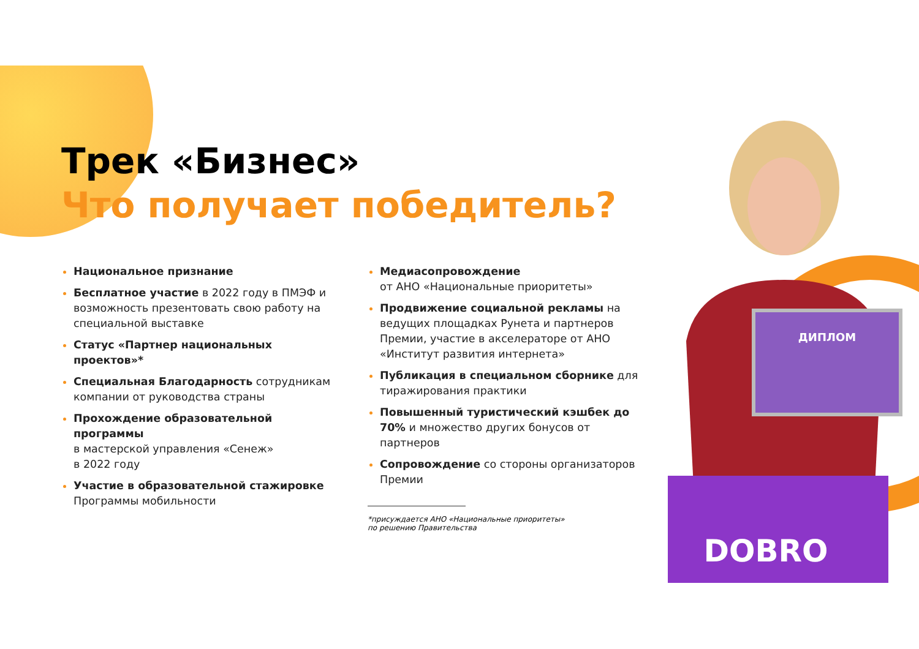ДИПЛОМ
DOBRO
Трек «Бизнес»
Что получает победитель?
Национальное признание
Бесплатное участие в 2022 году в ПМЭФ и возможность презентовать свою работу на специальной выставке
Статус «Партнер национальных проектов»*
Специальная Благодарность сотрудникам компании от руководства страны
Прохождение образовательной программы
в мастерской управления «Сенеж»
в 2022 году
Участие в образовательной стажировке Программы мобильности
Медиасопровождение
от АНО «Национальные приоритеты»
Продвижение социальной рекламы на ведущих площадках Рунета и партнеров Премии, участие в акселераторе от АНО «Институт развития интернета»
Публикация в специальном сборнике для тиражирования практики
Повышенный туристический кэшбек до 70% и множество других бонусов от партнеров
Сопровождение со стороны организаторов Премии
*присуждается АНО «Национальные приоритеты»
по решению Правительства